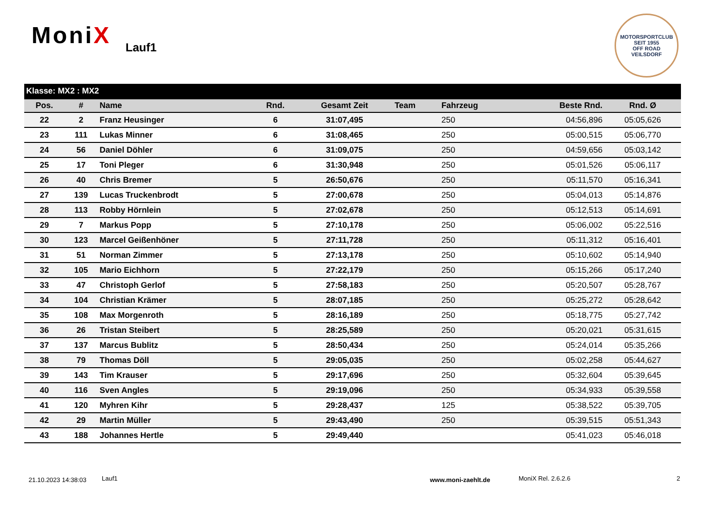MoniX Lauf1
MOTORSPORTCLUB
SEIT 1955
OFF ROAD
VEILSDORF
| Klasse: MX2 : MX2 | | | | | | | | |
| Pos. | # | Name | Rnd. | Gesamt Zeit | Team | Fahrzeug | Beste Rnd. | Rnd. Ø |
| 22 | 2 | Franz Heusinger | 6 | 31:07,495 | | 250 | 04:56,896 | 05:05,626 |
| 23 | 111 | Lukas Minner | 6 | 31:08,465 | | 250 | 05:00,515 | 05:06,770 |
| 24 | 56 | Daniel Döhler | 6 | 31:09,075 | | 250 | 04:59,656 | 05:03,142 |
| 25 | 17 | Toni Pleger | 6 | 31:30,948 | | 250 | 05:01,526 | 05:06,117 |
| 26 | 40 | Chris Bremer | 5 | 26:50,676 | | 250 | 05:11,570 | 05:16,341 |
| 27 | 139 | Lucas Truckenbrodt | 5 | 27:00,678 | | 250 | 05:04,013 | 05:14,876 |
| 28 | 113 | Robby Hörnlein | 5 | 27:02,678 | | 250 | 05:12,513 | 05:14,691 |
| 29 | 7 | Markus Popp | 5 | 27:10,178 | | 250 | 05:06,002 | 05:22,516 |
| 30 | 123 | Marcel Geißenhöner | 5 | 27:11,728 | | 250 | 05:11,312 | 05:16,401 |
| 31 | 51 | Norman Zimmer | 5 | 27:13,178 | | 250 | 05:10,602 | 05:14,940 |
| 32 | 105 | Mario Eichhorn | 5 | 27:22,179 | | 250 | 05:15,266 | 05:17,240 |
| 33 | 47 | Christoph Gerlof | 5 | 27:58,183 | | 250 | 05:20,507 | 05:28,767 |
| 34 | 104 | Christian Krämer | 5 | 28:07,185 | | 250 | 05:25,272 | 05:28,642 |
| 35 | 108 | Max Morgenroth | 5 | 28:16,189 | | 250 | 05:18,775 | 05:27,742 |
| 36 | 26 | Tristan Steibert | 5 | 28:25,589 | | 250 | 05:20,021 | 05:31,615 |
| 37 | 137 | Marcus Bublitz | 5 | 28:50,434 | | 250 | 05:24,014 | 05:35,266 |
| 38 | 79 | Thomas Döll | 5 | 29:05,035 | | 250 | 05:02,258 | 05:44,627 |
| 39 | 143 | Tim Krauser | 5 | 29:17,696 | | 250 | 05:32,604 | 05:39,645 |
| 40 | 116 | Sven Angles | 5 | 29:19,096 | | 250 | 05:34,933 | 05:39,558 |
| 41 | 120 | Myhren Kihr | 5 | 29:28,437 | | 125 | 05:38,522 | 05:39,705 |
| 42 | 29 | Martin Müller | 5 | 29:43,490 | | 250 | 05:39,515 | 05:51,343 |
| 43 | 188 | Johannes Hertle | 5 | 29:49,440 | | | 05:41,023 | 05:46,018 |
21.10.2023 14:38:03 Lauf1 www.moni-zaehlt.de MoniX Rel. 2.6.2.6 2